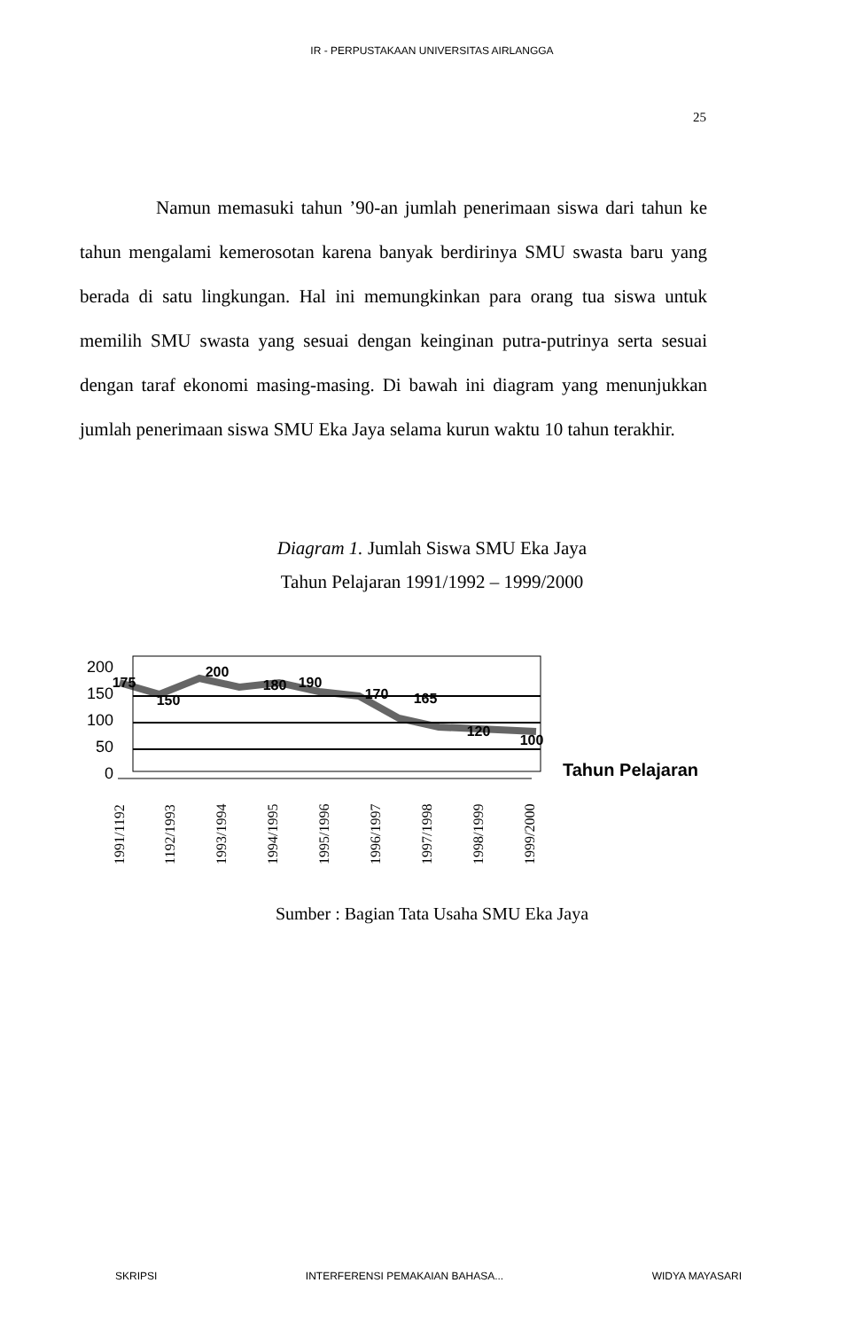IR - PERPUSTAKAAN UNIVERSITAS AIRLANGGA
25
Namun memasuki tahun ’90-an jumlah penerimaan siswa dari tahun ke tahun mengalami kemerosotan karena banyak berdirinya SMU swasta baru yang berada di satu lingkungan. Hal ini memungkinkan para orang tua siswa untuk memilih SMU swasta yang sesuai dengan keinginan putra-putrinya serta sesuai dengan taraf ekonomi masing-masing. Di bawah ini diagram yang menunjukkan jumlah penerimaan siswa SMU Eka Jaya selama kurun waktu 10 tahun terakhir.
Diagram 1. Jumlah Siswa SMU Eka Jaya
Tahun Pelajaran 1991/1992 – 1999/2000
200
150
100
50
0
175
150
200
180
190
170
165
120
100
Tahun Pelajaran
1991/1192
1192/1993
1993/1994
1994/1995
1995/1996
1996/1997
1997/1998
1998/1999
1999/2000
Sumber : Bagian Tata Usaha SMU Eka Jaya
SKRIPSI INTERFERENSI PEMAKAIAN BAHASA... WIDYA MAYASARI